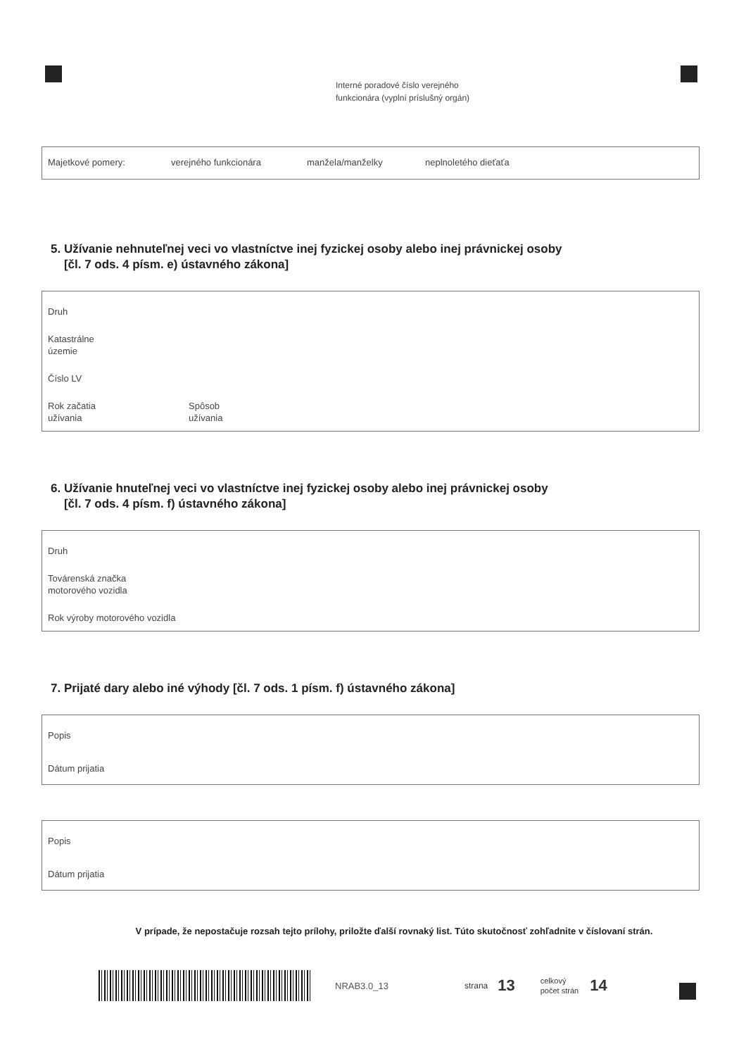Interné poradové číslo verejného
funkcionára (vyplní príslušný orgán)
Majetkové pomery: verejného funkcionára manžela/manželky neplnoletého dieťaťa
5. Užívanie nehnuteľnej veci vo vlastníctve inej fyzickej osoby alebo inej právnickej osoby
[čl. 7 ods. 4 písm. e) ústavného zákona]
Druh
Katastrálne
územie
Číslo LV
Rok začatia
užívania Spôsob
užívania
6. Užívanie hnuteľnej veci vo vlastníctve inej fyzickej osoby alebo inej právnickej osoby
[čl. 7 ods. 4 písm. f) ústavného zákona]
Druh
Továrenská značka
motorového vozidla
Rok výroby motorového vozidla
7. Prijaté dary alebo iné výhody [čl. 7 ods. 1 písm. f) ústavného zákona]
Popis
Dátum prijatia
Popis
Dátum prijatia
V prípade, že nepostačuje rozsah tejto prílohy, priložte ďalší rovnaký list. Túto skutočnosť zohľadnite v číslovaní strán.
NRAB3.0_13 strana 13 celkový
počet strán 14